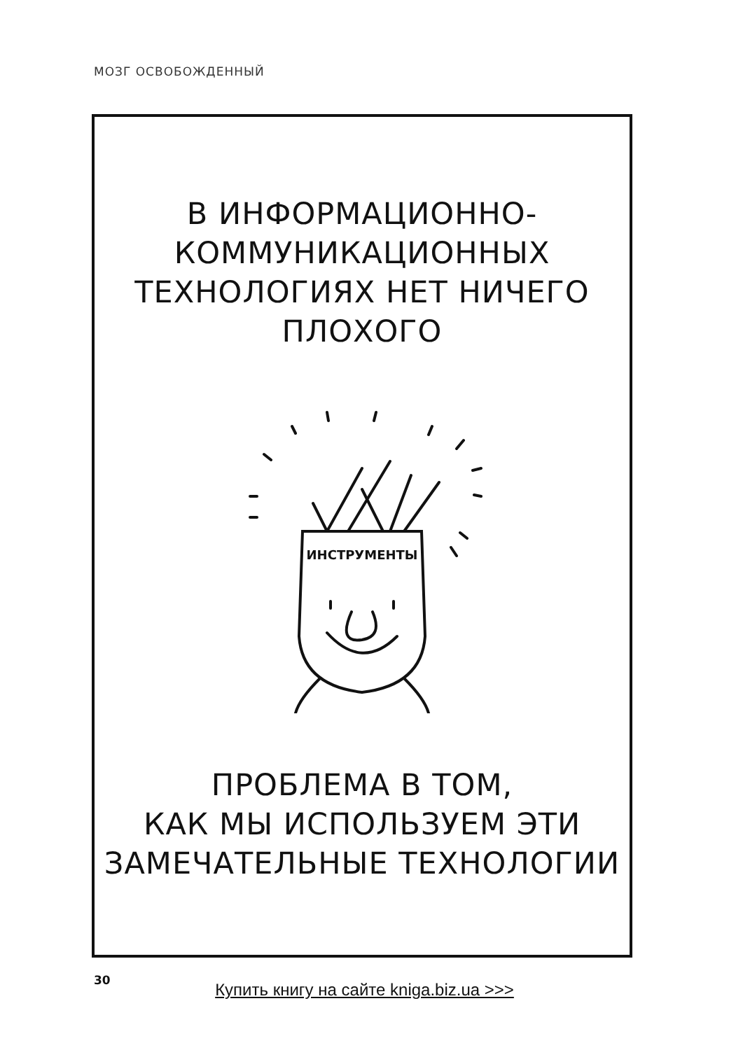МОЗГ ОСВОБОЖДЕННЫЙ
В ИНФОРМАЦИОННО-
КОММУНИКАЦИОННЫХ
ТЕХНОЛОГИЯХ НЕТ НИЧЕГО
ПЛОХОГО
ИНСТРУМЕНТЫ
ПРОБЛЕМА В ТОМ,
КАК МЫ ИСПОЛЬЗУЕМ ЭТИ
ЗАМЕЧАТЕЛЬНЫЕ ТЕХНОЛОГИИ
30
Купить книгу на сайте kniga.biz.ua >>>